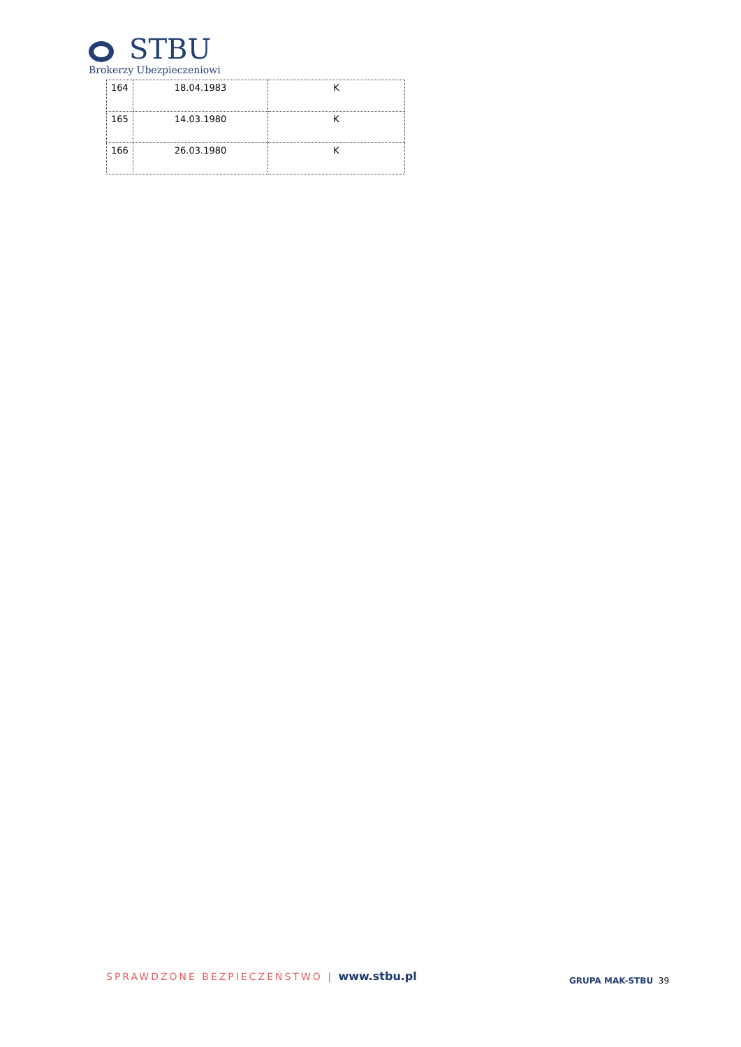STBU
Brokerzy Ubezpieczeniowi
| 164 | 18.04.1983 | K |
| 165 | 14.03.1980 | K |
| 166 | 26.03.1980 | K |
SPRAWDZONE BEZPIECZEŃSTWO | www.stbu.pl
GRUPA MAK-STBU 39